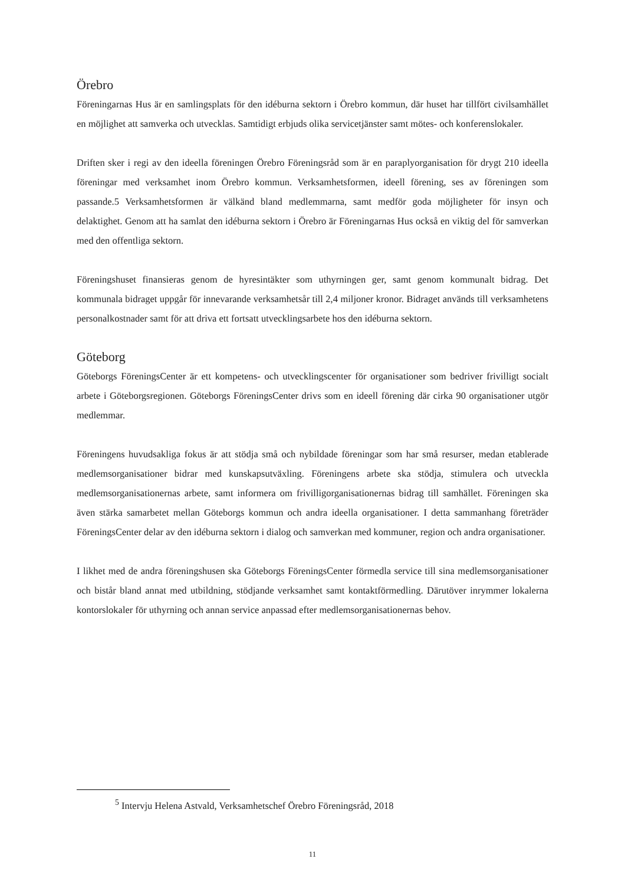Örebro
Föreningarnas Hus är en samlingsplats för den idéburna sektorn i Örebro kommun, där huset har tillfört civilsamhället en möjlighet att samverka och utvecklas. Samtidigt erbjuds olika servicetjänster samt mötes- och konferenslokaler.
Driften sker i regi av den ideella föreningen Örebro Föreningsråd som är en paraplyorganisation för drygt 210 ideella föreningar med verksamhet inom Örebro kommun. Verksamhetsformen, ideell förening, ses av föreningen som passande.5 Verksamhetsformen är välkänd bland medlemmarna, samt medför goda möjligheter för insyn och delaktighet. Genom att ha samlat den idéburna sektorn i Örebro är Föreningarnas Hus också en viktig del för samverkan med den offentliga sektorn.
Föreningshuset finansieras genom de hyresintäkter som uthyrningen ger, samt genom kommunalt bidrag. Det kommunala bidraget uppgår för innevarande verksamhetsår till 2,4 miljoner kronor. Bidraget används till verksamhetens personalkostnader samt för att driva ett fortsatt utvecklingsarbete hos den idéburna sektorn.
Göteborg
Göteborgs FöreningsCenter är ett kompetens- och utvecklingscenter för organisationer som bedriver frivilligt socialt arbete i Göteborgsregionen. Göteborgs FöreningsCenter drivs som en ideell förening där cirka 90 organisationer utgör medlemmar.
Föreningens huvudsakliga fokus är att stödja små och nybildade föreningar som har små resurser, medan etablerade medlemsorganisationer bidrar med kunskapsutväxling. Föreningens arbete ska stödja, stimulera och utveckla medlemsorganisationernas arbete, samt informera om frivilligorganisationernas bidrag till samhället. Föreningen ska även stärka samarbetet mellan Göteborgs kommun och andra ideella organisationer. I detta sammanhang företräder FöreningsCenter delar av den idéburna sektorn i dialog och samverkan med kommuner, region och andra organisationer.
I likhet med de andra föreningshusen ska Göteborgs FöreningsCenter förmedla service till sina medlemsorganisationer och bistår bland annat med utbildning, stödjande verksamhet samt kontaktförmedling. Därutöver inrymmer lokalerna kontorslokaler för uthyrning och annan service anpassad efter medlemsorganisationernas behov.
<sup>5</sup> Intervju Helena Astvald, Verksamhetschef Örebro Föreningsråd, 2018
11